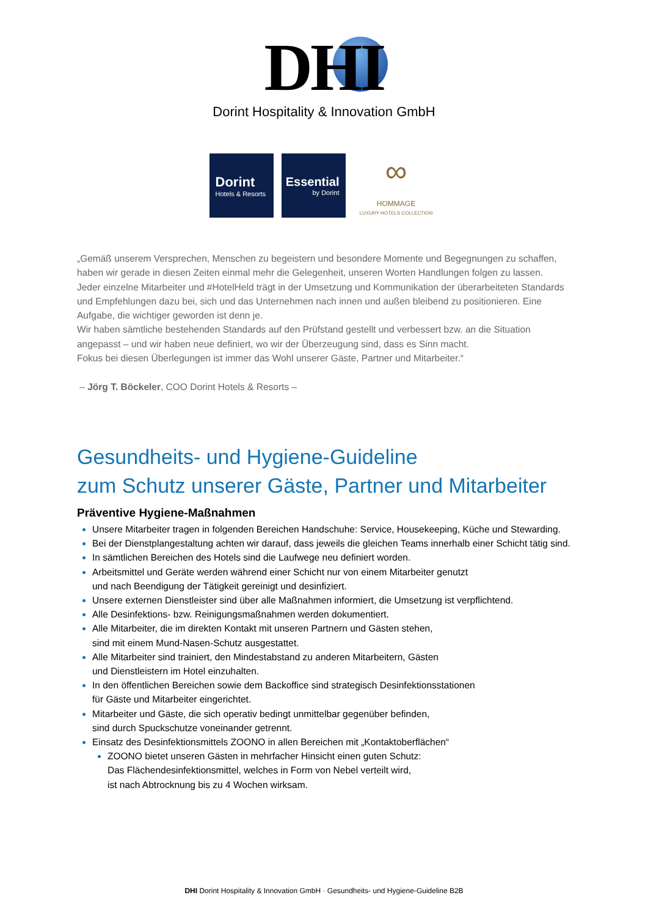DHI
Dorint Hospitality & Innovation GmbH
Dorint
Hotels & Resorts
Essential
by Dorint
∞
HOMMAGE
LUXURY HOTELS COLLECTION
„Gemäß unserem Versprechen, Menschen zu begeistern und besondere Momente und Begegnungen zu schaffen, haben wir gerade in diesen Zeiten einmal mehr die Gelegenheit, unseren Worten Handlungen folgen zu lassen.
Jeder einzelne Mitarbeiter und #HotelHeld trägt in der Umsetzung und Kommunikation der überarbeiteten Standards und Empfehlungen dazu bei, sich und das Unternehmen nach innen und außen bleibend zu positionieren. Eine Aufgabe, die wichtiger geworden ist denn je.
Wir haben sämtliche bestehenden Standards auf den Prüfstand gestellt und verbessert bzw. an die Situation angepasst – und wir haben neue definiert, wo wir der Überzeugung sind, dass es Sinn macht.
Fokus bei diesen Überlegungen ist immer das Wohl unserer Gäste, Partner und Mitarbeiter.“
– Jörg T. Böckeler, COO Dorint Hotels & Resorts –
Gesundheits- und Hygiene-Guideline
zum Schutz unserer Gäste, Partner und Mitarbeiter
Präventive Hygiene-Maßnahmen
Unsere Mitarbeiter tragen in folgenden Bereichen Handschuhe: Service, Housekeeping, Küche und Stewarding.
Bei der Dienstplangestaltung achten wir darauf, dass jeweils die gleichen Teams innerhalb einer Schicht tätig sind.
In sämtlichen Bereichen des Hotels sind die Laufwege neu definiert worden.
Arbeitsmittel und Geräte werden während einer Schicht nur von einem Mitarbeiter genutzt
und nach Beendigung der Tätigkeit gereinigt und desinfiziert.
Unsere externen Dienstleister sind über alle Maßnahmen informiert, die Umsetzung ist verpflichtend.
Alle Desinfektions- bzw. Reinigungsmaßnahmen werden dokumentiert.
Alle Mitarbeiter, die im direkten Kontakt mit unseren Partnern und Gästen stehen,
sind mit einem Mund-Nasen-Schutz ausgestattet.
Alle Mitarbeiter sind trainiert, den Mindestabstand zu anderen Mitarbeitern, Gästen
und Dienstleistern im Hotel einzuhalten.
In den öffentlichen Bereichen sowie dem Backoffice sind strategisch Desinfektionsstationen
für Gäste und Mitarbeiter eingerichtet.
Mitarbeiter und Gäste, die sich operativ bedingt unmittelbar gegenüber befinden,
sind durch Spuckschutze voneinander getrennt.
Einsatz des Desinfektionsmittels ZOONO in allen Bereichen mit „Kontaktoberflächen“
ZOONO bietet unseren Gästen in mehrfacher Hinsicht einen guten Schutz:
Das Flächendesinfektionsmittel, welches in Form von Nebel verteilt wird,
ist nach Abtrocknung bis zu 4 Wochen wirksam.
DHI Dorint Hospitality & Innovation GmbH · Gesundheits- und Hygiene-Guideline B2B